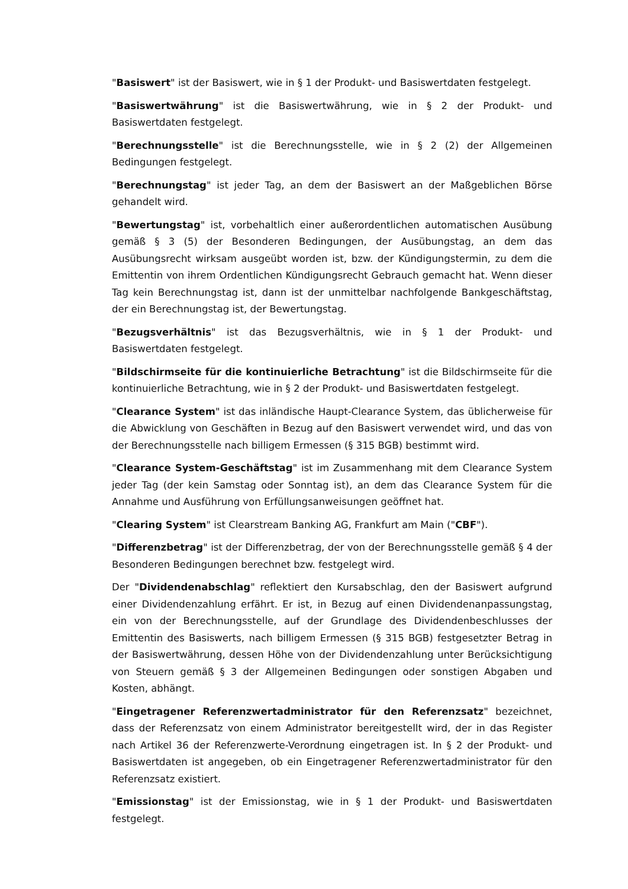"Basiswert" ist der Basiswert, wie in § 1 der Produkt- und Basiswertdaten festgelegt.
"Basiswertwährung" ist die Basiswertwährung, wie in § 2 der Produkt- und Basiswertdaten festgelegt.
"Berechnungsstelle" ist die Berechnungsstelle, wie in § 2 (2) der Allgemeinen Bedingungen festgelegt.
"Berechnungstag" ist jeder Tag, an dem der Basiswert an der Maßgeblichen Börse gehandelt wird.
"Bewertungstag" ist, vorbehaltlich einer außerordentlichen automatischen Ausübung gemäß § 3 (5) der Besonderen Bedingungen, der Ausübungstag, an dem das Ausübungsrecht wirksam ausgeübt worden ist, bzw. der Kündigungstermin, zu dem die Emittentin von ihrem Ordentlichen Kündigungsrecht Gebrauch gemacht hat. Wenn dieser Tag kein Berechnungstag ist, dann ist der unmittelbar nachfolgende Bankgeschäftstag, der ein Berechnungstag ist, der Bewertungstag.
"Bezugsverhältnis" ist das Bezugsverhältnis, wie in § 1 der Produkt- und Basiswertdaten festgelegt.
"Bildschirmseite für die kontinuierliche Betrachtung" ist die Bildschirmseite für die kontinuierliche Betrachtung, wie in § 2 der Produkt- und Basiswertdaten festgelegt.
"Clearance System" ist das inländische Haupt-Clearance System, das üblicherweise für die Abwicklung von Geschäften in Bezug auf den Basiswert verwendet wird, und das von der Berechnungsstelle nach billigem Ermessen (§ 315 BGB) bestimmt wird.
"Clearance System-Geschäftstag" ist im Zusammenhang mit dem Clearance System jeder Tag (der kein Samstag oder Sonntag ist), an dem das Clearance System für die Annahme und Ausführung von Erfüllungsanweisungen geöffnet hat.
"Clearing System" ist Clearstream Banking AG, Frankfurt am Main ("CBF").
"Differenzbetrag" ist der Differenzbetrag, der von der Berechnungsstelle gemäß § 4 der Besonderen Bedingungen berechnet bzw. festgelegt wird.
Der "Dividendenabschlag" reflektiert den Kursabschlag, den der Basiswert aufgrund einer Dividendenzahlung erfährt. Er ist, in Bezug auf einen Dividendenanpassungstag, ein von der Berechnungsstelle, auf der Grundlage des Dividendenbeschlusses der Emittentin des Basiswerts, nach billigem Ermessen (§ 315 BGB) festgesetzter Betrag in der Basiswertwährung, dessen Höhe von der Dividendenzahlung unter Berücksichtigung von Steuern gemäß § 3 der Allgemeinen Bedingungen oder sonstigen Abgaben und Kosten, abhängt.
"Eingetragener Referenzwertadministrator für den Referenzsatz" bezeichnet, dass der Referenzsatz von einem Administrator bereitgestellt wird, der in das Register nach Artikel 36 der Referenzwerte-Verordnung eingetragen ist. In § 2 der Produkt- und Basiswertdaten ist angegeben, ob ein Eingetragener Referenzwertadministrator für den Referenzsatz existiert.
"Emissionstag" ist der Emissionstag, wie in § 1 der Produkt- und Basiswertdaten festgelegt.